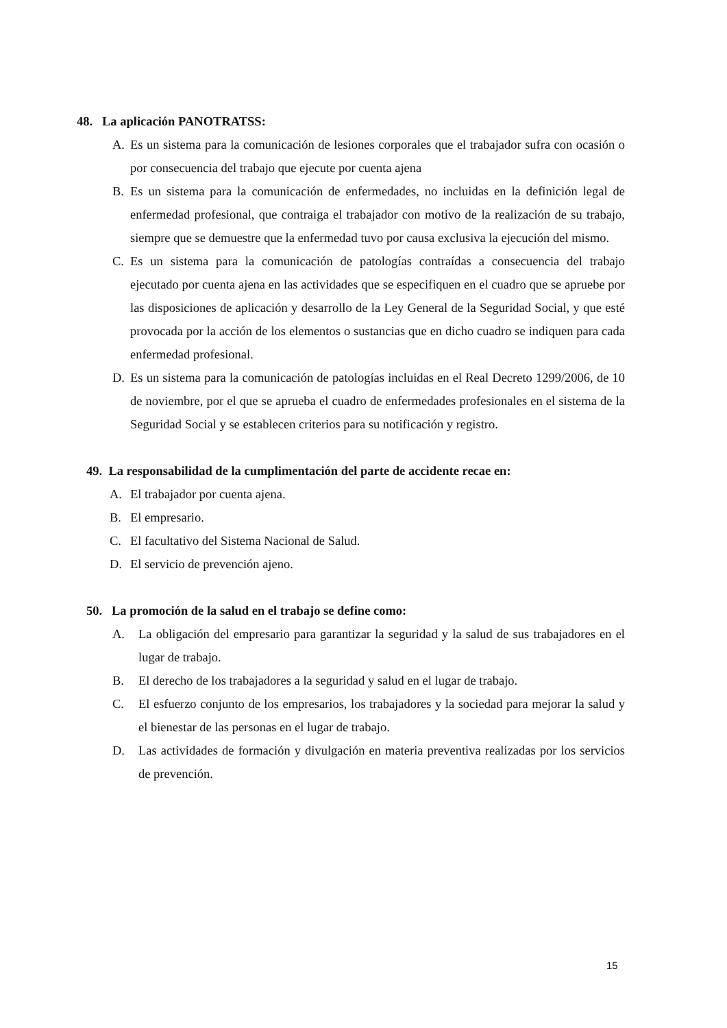48. La aplicación PANOTRATSS:
A. Es un sistema para la comunicación de lesiones corporales que el trabajador sufra con ocasión o por consecuencia del trabajo que ejecute por cuenta ajena
B. Es un sistema para la comunicación de enfermedades, no incluidas en la definición legal de enfermedad profesional, que contraiga el trabajador con motivo de la realización de su trabajo, siempre que se demuestre que la enfermedad tuvo por causa exclusiva la ejecución del mismo.
C. Es un sistema para la comunicación de patologías contraídas a consecuencia del trabajo ejecutado por cuenta ajena en las actividades que se especifiquen en el cuadro que se apruebe por las disposiciones de aplicación y desarrollo de la Ley General de la Seguridad Social, y que esté provocada por la acción de los elementos o sustancias que en dicho cuadro se indiquen para cada enfermedad profesional.
D. Es un sistema para la comunicación de patologías incluidas en el Real Decreto 1299/2006, de 10 de noviembre, por el que se aprueba el cuadro de enfermedades profesionales en el sistema de la Seguridad Social y se establecen criterios para su notificación y registro.
49. La responsabilidad de la cumplimentación del parte de accidente recae en:
A. El trabajador por cuenta ajena.
B. El empresario.
C. El facultativo del Sistema Nacional de Salud.
D. El servicio de prevención ajeno.
50. La promoción de la salud en el trabajo se define como:
A. La obligación del empresario para garantizar la seguridad y la salud de sus trabajadores en el lugar de trabajo.
B. El derecho de los trabajadores a la seguridad y salud en el lugar de trabajo.
C. El esfuerzo conjunto de los empresarios, los trabajadores y la sociedad para mejorar la salud y el bienestar de las personas en el lugar de trabajo.
D. Las actividades de formación y divulgación en materia preventiva realizadas por los servicios de prevención.
15